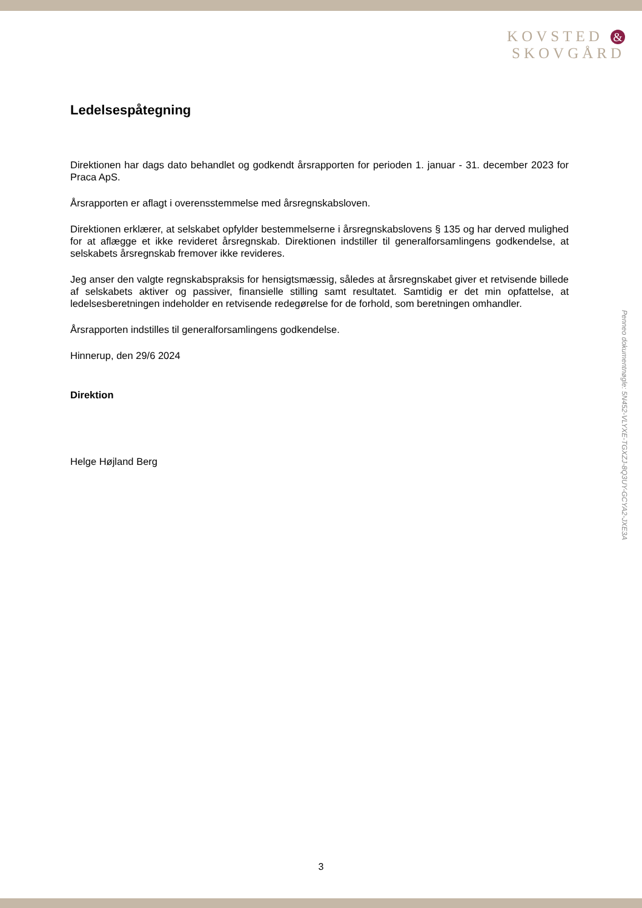KOVSTED &
SKOVGÅRD
Ledelsespåtegning
Direktionen har dags dato behandlet og godkendt årsrapporten for perioden 1. januar - 31. december 2023 for Praca ApS.
Årsrapporten er aflagt i overensstemmelse med årsregnskabsloven.
Direktionen erklærer, at selskabet opfylder bestemmelserne i årsregnskabslovens § 135 og har derved mulighed for at aflægge et ikke revideret årsregnskab. Direktionen indstiller til generalforsamlingens godkendelse, at selskabets årsregnskab fremover ikke revideres.
Jeg anser den valgte regnskabspraksis for hensigtsmæssig, således at årsregnskabet giver et retvisende billede af selskabets aktiver og passiver, finansielle stilling samt resultatet. Samtidig er det min opfattelse, at ledelsesberetningen indeholder en retvisende redegørelse for de forhold, som beretningen omhandler.
Årsrapporten indstilles til generalforsamlingens godkendelse.
Hinnerup, den 29/6 2024
Direktion
Helge Højland Berg
Penneo dokumentnøgle: 5N452-VLYXE-TGXZJ-8Q3UY-GCYA2-JXE3A
3